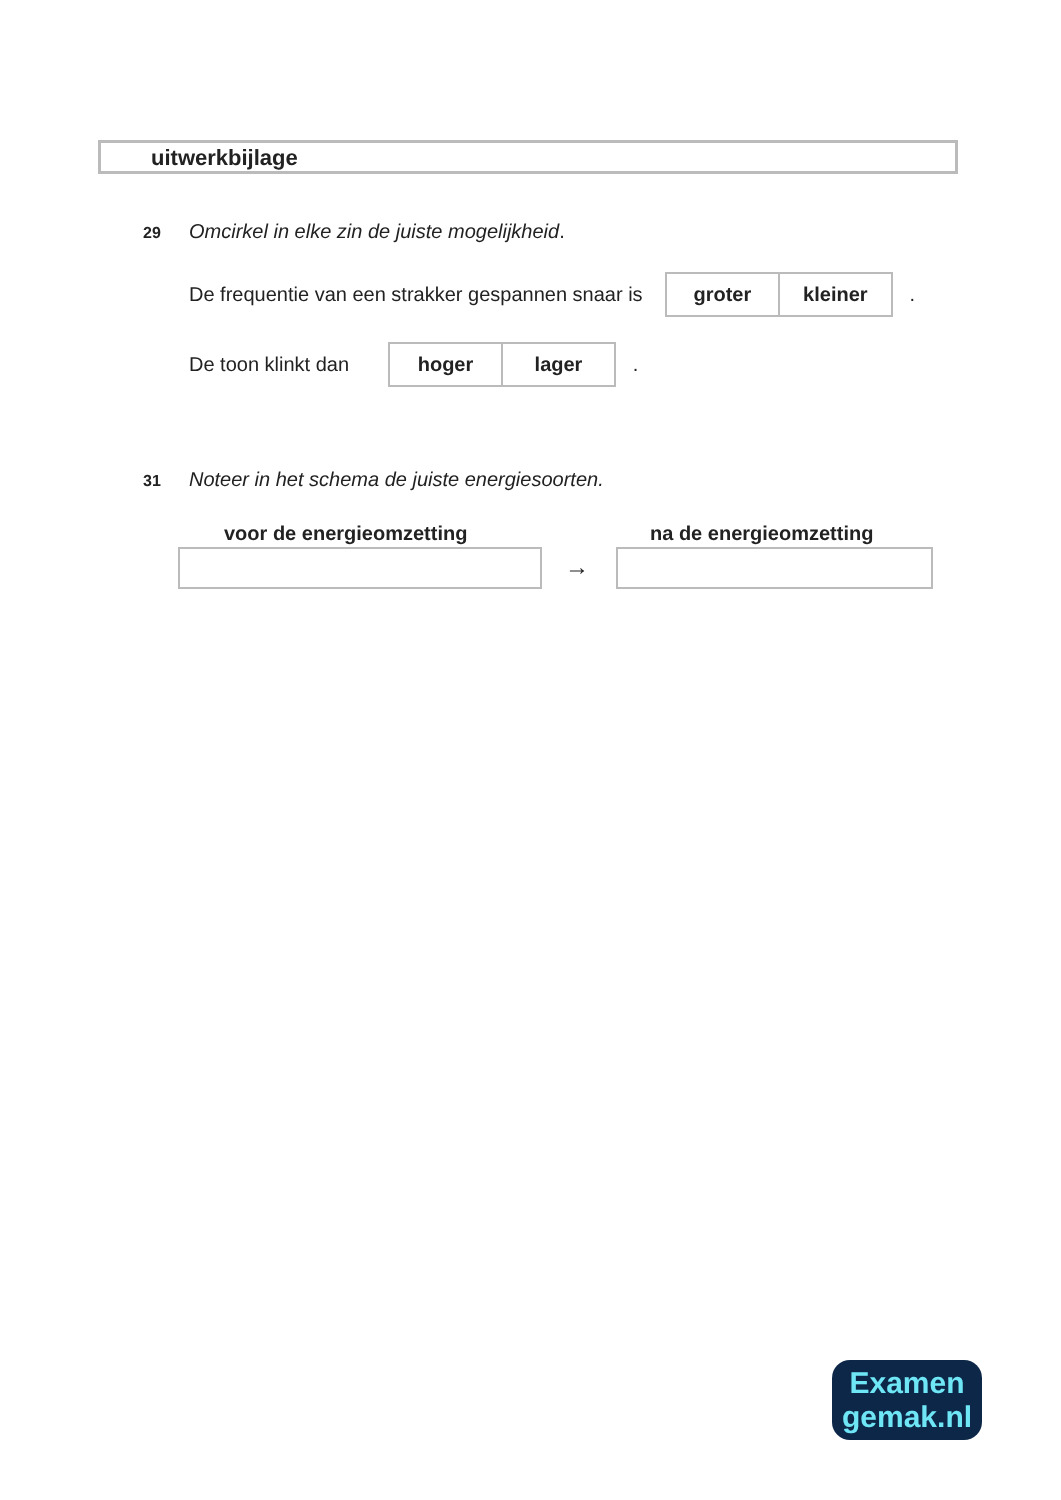uitwerkbijlage
29 Omcirkel in elke zin de juiste mogelijkheid.
De frequentie van een strakker gespannen snaar is
groter kleiner
.
De toon klinkt dan
hoger lager
.
31 Noteer in het schema de juiste energiesoorten.
voor de energieomzetting na de energieomzetting
→
Examen
gemak.nl